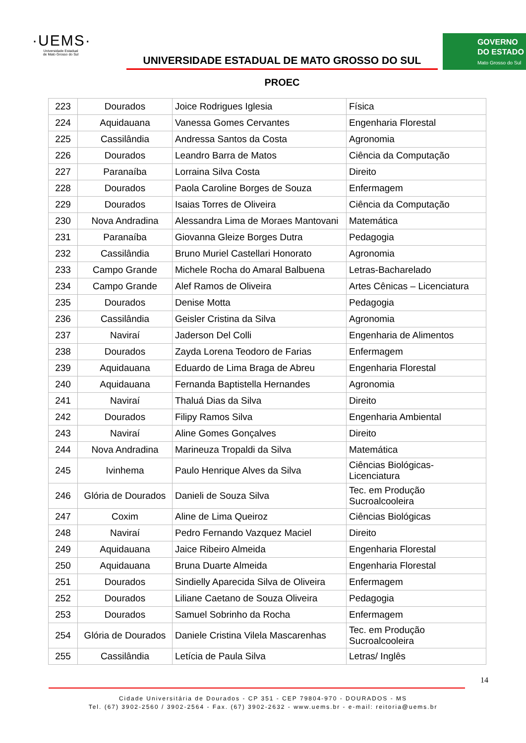·UEMS·
Universidade Estadual
de Mato Grosso do Sul
UNIVERSIDADE ESTADUAL DE MATO GROSSO DO SUL
PROEC
GOVERNO
DO ESTADO
Mato Grosso do Sul
| 223 | Dourados | Joice Rodrigues Iglesia | Física |
| 224 | Aquidauana | Vanessa Gomes Cervantes | Engenharia Florestal |
| 225 | Cassilândia | Andressa Santos da Costa | Agronomia |
| 226 | Dourados | Leandro Barra de Matos | Ciência da Computação |
| 227 | Paranaíba | Lorraina Silva Costa | Direito |
| 228 | Dourados | Paola Caroline Borges de Souza | Enfermagem |
| 229 | Dourados | Isaias Torres de Oliveira | Ciência da Computação |
| 230 | Nova Andradina | Alessandra Lima de Moraes Mantovani | Matemática |
| 231 | Paranaíba | Giovanna Gleize Borges Dutra | Pedagogia |
| 232 | Cassilândia | Bruno Muriel Castellari Honorato | Agronomia |
| 233 | Campo Grande | Michele Rocha do Amaral Balbuena | Letras-Bacharelado |
| 234 | Campo Grande | Alef Ramos de Oliveira | Artes Cênicas – Licenciatura |
| 235 | Dourados | Denise Motta | Pedagogia |
| 236 | Cassilândia | Geisler Cristina da Silva | Agronomia |
| 237 | Naviraí | Jaderson Del Colli | Engenharia de Alimentos |
| 238 | Dourados | Zayda Lorena Teodoro de Farias | Enfermagem |
| 239 | Aquidauana | Eduardo de Lima Braga de Abreu | Engenharia Florestal |
| 240 | Aquidauana | Fernanda Baptistella Hernandes | Agronomia |
| 241 | Naviraí | Thaluá Dias da Silva | Direito |
| 242 | Dourados | Filipy Ramos Silva | Engenharia Ambiental |
| 243 | Naviraí | Aline Gomes Gonçalves | Direito |
| 244 | Nova Andradina | Marineuza Tropaldi da Silva | Matemática |
| 245 | Ivinhema | Paulo Henrique Alves da Silva | Ciências Biológicas-Licenciatura |
| 246 | Glória de Dourados | Danieli de Souza Silva | Tec. em Produção Sucroalcooleira |
| 247 | Coxim | Aline de Lima Queiroz | Ciências Biológicas |
| 248 | Naviraí | Pedro Fernando Vazquez Maciel | Direito |
| 249 | Aquidauana | Jaice Ribeiro Almeida | Engenharia Florestal |
| 250 | Aquidauana | Bruna Duarte Almeida | Engenharia Florestal |
| 251 | Dourados | Sindielly Aparecida Silva de Oliveira | Enfermagem |
| 252 | Dourados | Liliane Caetano de Souza Oliveira | Pedagogia |
| 253 | Dourados | Samuel Sobrinho da Rocha | Enfermagem |
| 254 | Glória de Dourados | Daniele Cristina Vilela Mascarenhas | Tec. em Produção Sucroalcooleira |
| 255 | Cassilândia | Letícia de Paula Silva | Letras/ Inglês |
14
Cidade Universitária de Dourados - CP 351 - CEP 79804-970 - DOURADOS - MS
Tel. (67) 3902-2560 / 3902-2564 - Fax. (67) 3902-2632 - www.uems.br - e-mail: reitoria@uems.br